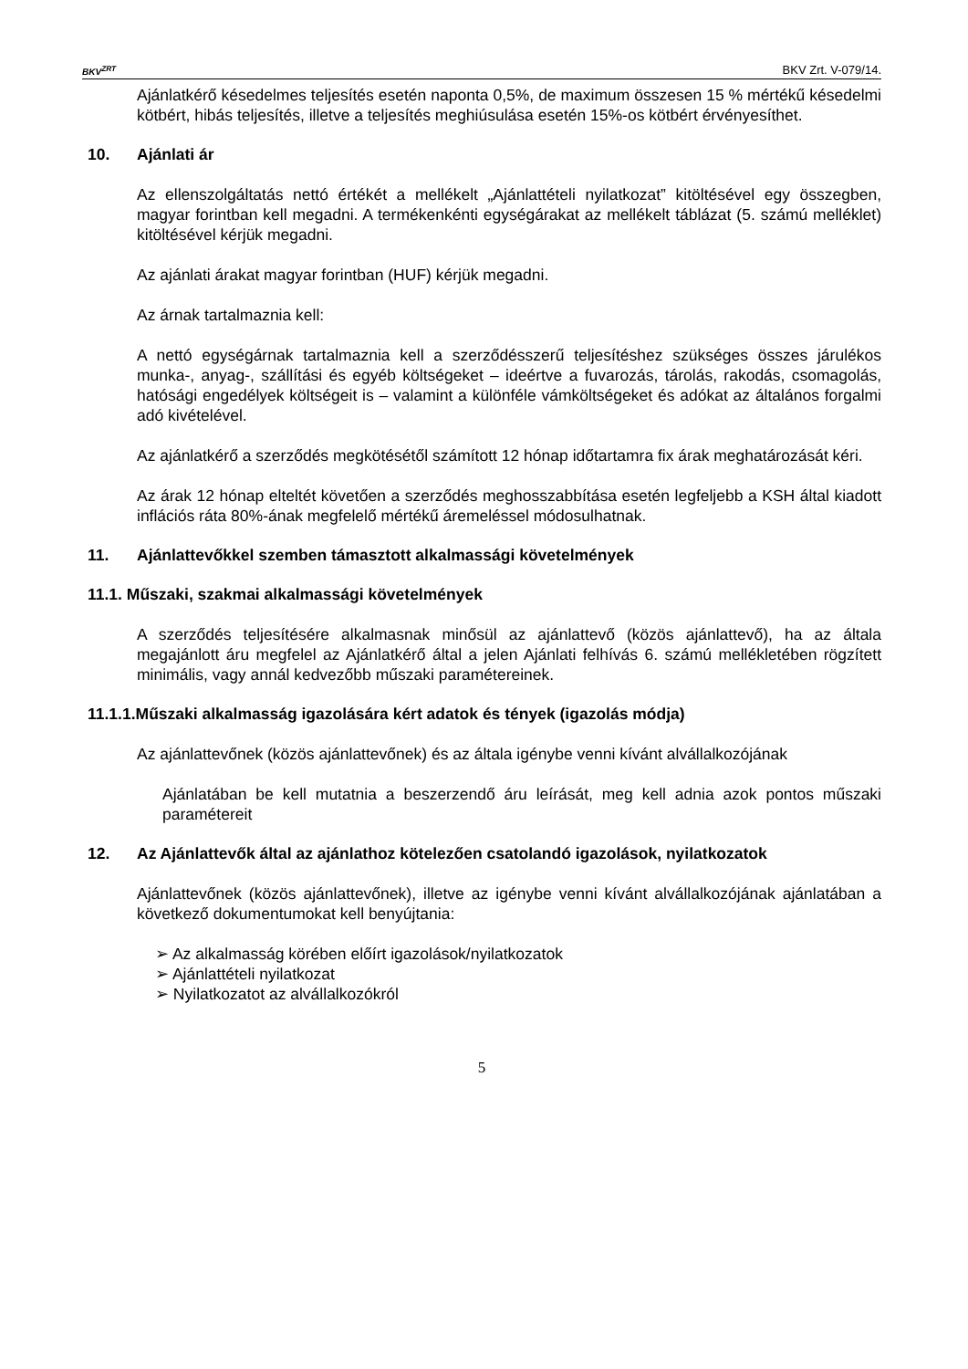BKV<sup>ZRT</sup>
BKV Zrt. V-079/14.
Ajánlatkérő késedelmes teljesítés esetén naponta 0,5%, de maximum összesen 15 % mértékű késedelmi kötbért, hibás teljesítés, illetve a teljesítés meghiúsulása esetén 15%-os kötbért érvényesíthet.
10. Ajánlati ár
Az ellenszolgáltatás nettó értékét a mellékelt „Ajánlattételi nyilatkozat” kitöltésével egy összegben, magyar forintban kell megadni. A termékenkénti egységárakat az mellékelt táblázat (5. számú melléklet) kitöltésével kérjük megadni.
Az ajánlati árakat magyar forintban (HUF) kérjük megadni.
Az árnak tartalmaznia kell:
A nettó egységárnak tartalmaznia kell a szerződésszerű teljesítéshez szükséges összes járulékos munka-, anyag-, szállítási és egyéb költségeket – ideértve a fuvarozás, tárolás, rakodás, csomagolás, hatósági engedélyek költségeit is – valamint a különféle vámköltségeket és adókat az általános forgalmi adó kivételével.
Az ajánlatkérő a szerződés megkötésétől számított 12 hónap időtartamra fix árak meghatározását kéri.
Az árak 12 hónap elteltét követően a szerződés meghosszabbítása esetén legfeljebb a KSH által kiadott inflációs ráta 80%-ának megfelelő mértékű áremeléssel módosulhatnak.
11. Ajánlattevőkkel szemben támasztott alkalmassági követelmények
11.1. Műszaki, szakmai alkalmassági követelmények
A szerződés teljesítésére alkalmasnak minősül az ajánlattevő (közös ajánlattevő), ha az általa megajánlott áru megfelel az Ajánlatkérő által a jelen Ajánlati felhívás 6. számú mellékletében rögzített minimális, vagy annál kedvezőbb műszaki paramétereinek.
11.1.1.Műszaki alkalmasság igazolására kért adatok és tények (igazolás módja)
Az ajánlattevőnek (közös ajánlattevőnek) és az általa igénybe venni kívánt alvállalkozójának
Ajánlatában be kell mutatnia a beszerzendő áru leírását, meg kell adnia azok pontos műszaki paramétereit
12. Az Ajánlattevők által az ajánlathoz kötelezően csatolandó igazolások, nyilatkozatok
Ajánlattevőnek (közös ajánlattevőnek), illetve az igénybe venni kívánt alvállalkozójának ajánlatában a következő dokumentumokat kell benyújtania:
➢ Az alkalmasság körében előírt igazolások/nyilatkozatok
➢ Ajánlattételi nyilatkozat
➢ Nyilatkozatot az alvállalkozókról
5